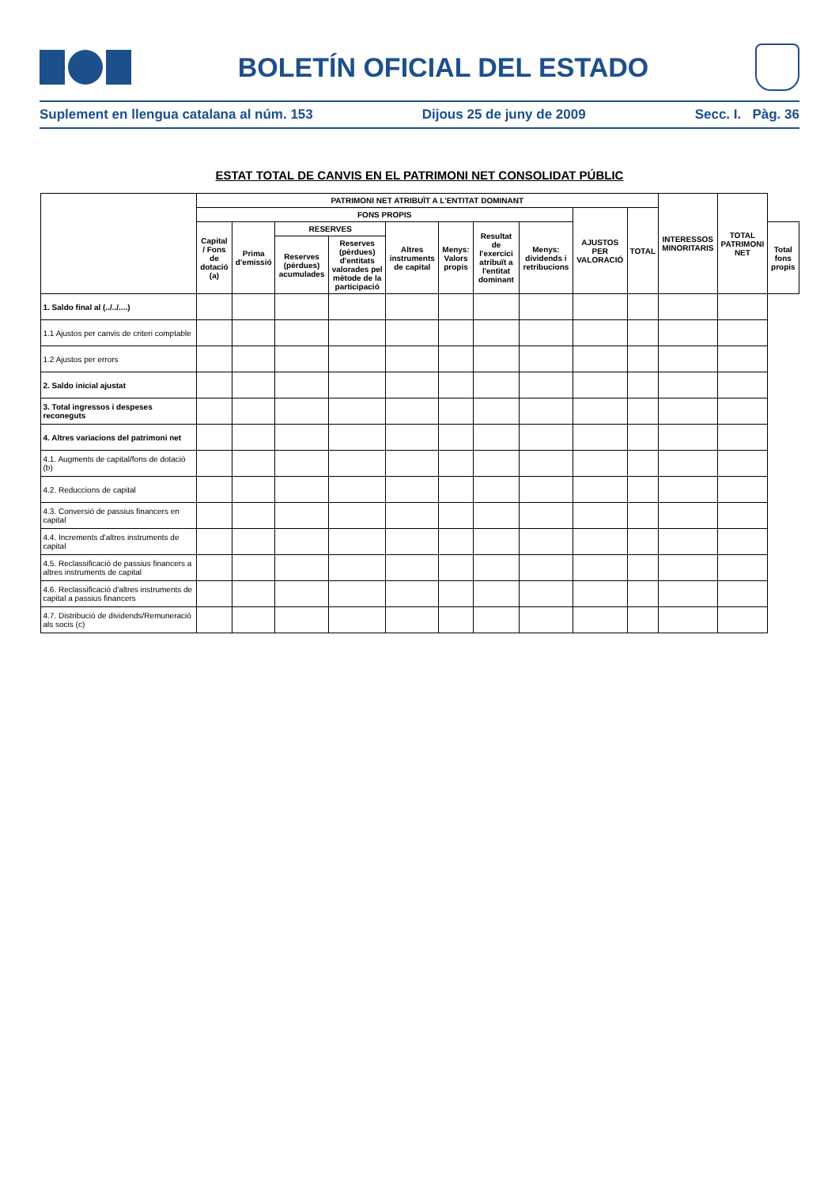BOLETÍN OFICIAL DEL ESTADO
Suplement en llengua catalana al núm. 153 Dijous 25 de juny de 2009 Secc. I. Pàg. 36
ESTAT TOTAL DE CANVIS EN EL PATRIMONI NET CONSOLIDAT PÚBLIC
| | PATRIMONI NET ATRIBUÏT A L'ENTITAT DOMINANT | | | | | | | | | | INTERESSOS MINORITARIS | TOTAL PATRIMONI NET | |
| --- | --- | --- | --- | --- | --- | --- | --- | --- | --- | --- | --- | --- | --- |
| | FONS PROPIS | | | | | | | | AJUSTOS PER VALORACIÓ | TOTAL | | | |
| | Capital / Fons de dotació (a) | Prima d'emissió | RESERVES | | Altres instruments de capital | Menys: Valors propis | Resultat de l'exercici atribuït a l'entitat dominant | Menys: dividends i retribucions | | | | | Total fons propis |
| | | | Reserves (pèrdues) acumulades | Reserves (pèrdues) d'entitats valorades pel mètode de la participació | | | | | | | | | |
| 1. Saldo final al (../../....) | | | | | | | | | | | | | |
| 1.1 Ajustos per canvis de criteri comptable | | | | | | | | | | | | | |
| 1.2 Ajustos per errors | | | | | | | | | | | | | |
| 2. Saldo inicial ajustat | | | | | | | | | | | | | |
| 3. Total ingressos i despeses reconeguts | | | | | | | | | | | | | |
| 4. Altres variacions del patrimoni net | | | | | | | | | | | | | |
| 4.1. Augments de capital/fons de dotació (b) | | | | | | | | | | | | | |
| 4.2. Reduccions de capital | | | | | | | | | | | | | |
| 4.3. Conversió de passius financers en capital | | | | | | | | | | | | | |
| 4.4. Increments d'altres instruments de capital | | | | | | | | | | | | | |
| 4.5. Reclassificació de passius financers a altres instruments de capital | | | | | | | | | | | | | |
| 4.6. Reclassificació d'altres instruments de capital a passius financers | | | | | | | | | | | | | |
| 4.7. Distribució de dividends/Remuneració als socis (c) | | | | | | | | | | | | | |